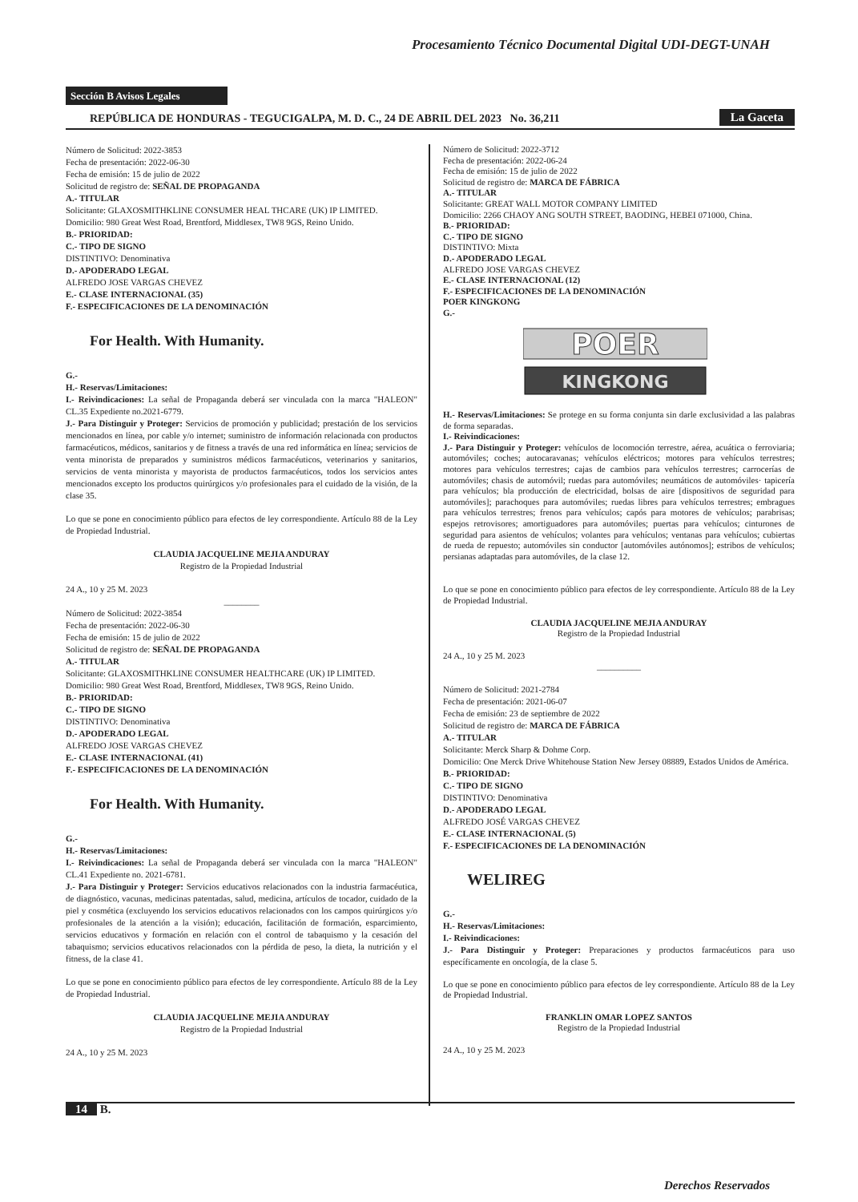Procesamiento Técnico Documental Digital UDI-DEGT-UNAH
Sección B Avisos Legales
REPÚBLICA DE HONDURAS - TEGUCIGALPA, M. D. C., 24 DE ABRIL DEL 2023 No. 36,211 La Gaceta
Número de Solicitud: 2022-3853
Fecha de presentación: 2022-06-30
Fecha de emisión: 15 de julio de 2022
Solicitud de registro de: SEÑAL DE PROPAGANDA
A.- TITULAR
Solicitante: GLAXOSMITHKLINE CONSUMER HEAL THCARE (UK) IP LIMITED.
Domicilio: 980 Great West Road, Brentford, Middlesex, TW8 9GS, Reino Unido.
B.- PRIORIDAD:
C.- TIPO DE SIGNO
DISTINTIVO: Denominativa
D.- APODERADO LEGAL
ALFREDO JOSE VARGAS CHEVEZ
E.- CLASE INTERNACIONAL (35)
F.- ESPECIFICACIONES DE LA DENOMINACIÓN
For Health. With Humanity.
G.-
H.- Reservas/Limitaciones:
I.- Reivindicaciones: La señal de Propaganda deberá ser vinculada con la marca "HALEON" CL.35 Expediente no.2021-6779.
J.- Para Distinguir y Proteger: Servicios de promoción y publicidad; prestación de los servicios mencionados en línea, por cable y/o internet; suministro de información relacionada con productos farmacéuticos, médicos, sanitarios y de fitness a través de una red informática en línea; servicios de venta minorista de preparados y suministros médicos farmacéuticos, veterinarios y sanitarios, servicios de venta minorista y mayorista de productos farmacéuticos, todos los servicios antes mencionados excepto los productos quirúrgicos y/o profesionales para el cuidado de la visión, de la clase 35.
Lo que se pone en conocimiento público para efectos de ley correspondiente. Artículo 88 de la Ley de Propiedad Industrial.
CLAUDIA JACQUELINE MEJIA ANDURAY
Registro de la Propiedad Industrial
24 A., 10 y 25 M. 2023
________
Número de Solicitud: 2022-3854
Fecha de presentación: 2022-06-30
Fecha de emisión: 15 de julio de 2022
Solicitud de registro de: SEÑAL DE PROPAGANDA
A.- TITULAR
Solicitante: GLAXOSMITHKLINE CONSUMER HEALTHCARE (UK) IP LIMITED.
Domicilio: 980 Great West Road, Brentford, Middlesex, TW8 9GS, Reino Unido.
B.- PRIORIDAD:
C.- TIPO DE SIGNO
DISTINTIVO: Denominativa
D.- APODERADO LEGAL
ALFREDO JOSE VARGAS CHEVEZ
E.- CLASE INTERNACIONAL (41)
F.- ESPECIFICACIONES DE LA DENOMINACIÓN
For Health. With Humanity.
G.-
H.- Reservas/Limitaciones:
I.- Reivindicaciones: La señal de Propaganda deberá ser vinculada con la marca "HALEON" CL.41 Expediente no. 2021-6781.
J.- Para Distinguir y Proteger: Servicios educativos relacionados con la industria farmacéutica, de diagnóstico, vacunas, medicinas patentadas, salud, medicina, artículos de tocador, cuidado de la piel y cosmética (excluyendo los servicios educativos relacionados con los campos quirúrgicos y/o profesionales de la atención a la visión); educación, facilitación de formación, esparcimiento, servicios educativos y formación en relación con el control de tabaquismo y la cesación del tabaquismo; servicios educativos relacionados con la pérdida de peso, la dieta, la nutrición y el fitness, de la clase 41.
Lo que se pone en conocimiento público para efectos de ley correspondiente. Artículo 88 de la Ley de Propiedad Industrial.
CLAUDIA JACQUELINE MEJIA ANDURAY
Registro de la Propiedad Industrial
24 A., 10 y 25 M. 2023
Número de Solicitud: 2022-3712
Fecha de presentación: 2022-06-24
Fecha de emisión: 15 de julio de 2022
Solicitud de registro de: MARCA DE FÁBRICA
A.- TITULAR
Solicitante: GREAT WALL MOTOR COMPANY LIMITED
Domicilio: 2266 CHAOY ANG SOUTH STREET, BAODING, HEBEI 071000, China.
B.- PRIORIDAD:
C.- TIPO DE SIGNO
DISTINTIVO: Mixta
D.- APODERADO LEGAL
ALFREDO JOSE VARGAS CHEVEZ
E.- CLASE INTERNACIONAL (12)
F.- ESPECIFICACIONES DE LA DENOMINACIÓN
POER KINGKONG
G.-
POER
KINGKONG
H.- Reservas/Limitaciones: Se protege en su forma conjunta sin darle exclusividad a las palabras de forma separadas.
I.- Reivindicaciones:
J.- Para Distinguir y Proteger: vehículos de locomoción terrestre, aérea, acuática o ferroviaria; automóviles; coches; autocaravanas; vehículos eléctricos; motores para vehículos terrestres; motores para vehículos terrestres; cajas de cambios para vehículos terrestres; carrocerías de automóviles; chasis de automóvil; ruedas para automóviles; neumáticos de automóviles· tapicería para vehículos; bla producción de electricidad, bolsas de aire [dispositivos de seguridad para automóviles]; parachoques para automóviles; ruedas libres para vehículos terrestres; embragues para vehículos terrestres; frenos para vehículos; capós para motores de vehículos; parabrisas; espejos retrovisores; amortiguadores para automóviles; puertas para vehículos; cinturones de seguridad para asientos de vehículos; volantes para vehículos; ventanas para vehículos; cubiertas de rueda de repuesto; automóviles sin conductor [automóviles autónomos]; estribos de vehículos; persianas adaptadas para automóviles, de la clase 12.
Lo que se pone en conocimiento público para efectos de ley correspondiente. Artículo 88 de la Ley de Propiedad Industrial.
CLAUDIA JACQUELINE MEJIA ANDURAY
Registro de la Propiedad Industrial
24 A., 10 y 25 M. 2023
__________
Número de Solicitud: 2021-2784
Fecha de presentación: 2021-06-07
Fecha de emisión: 23 de septiembre de 2022
Solicitud de registro de: MARCA DE FÁBRICA
A.- TITULAR
Solicitante: Merck Sharp & Dohme Corp.
Domicilio: One Merck Drive Whitehouse Station New Jersey 08889, Estados Unidos de América.
B.- PRIORIDAD:
C.- TIPO DE SIGNO
DISTINTIVO: Denominativa
D.- APODERADO LEGAL
ALFREDO JOSÉ VARGAS CHEVEZ
E.- CLASE INTERNACIONAL (5)
F.- ESPECIFICACIONES DE LA DENOMINACIÓN
WELIREG
G.-
H.- Reservas/Limitaciones:
I.- Reivindicaciones:
J.- Para Distinguir y Proteger: Preparaciones y productos farmacéuticos para uso específicamente en oncología, de la clase 5.
Lo que se pone en conocimiento público para efectos de ley correspondiente. Artículo 88 de la Ley de Propiedad Industrial.
FRANKLIN OMAR LOPEZ SANTOS
Registro de la Propiedad Industrial
24 A., 10 y 25 M. 2023
14 B.
Derechos Reservados